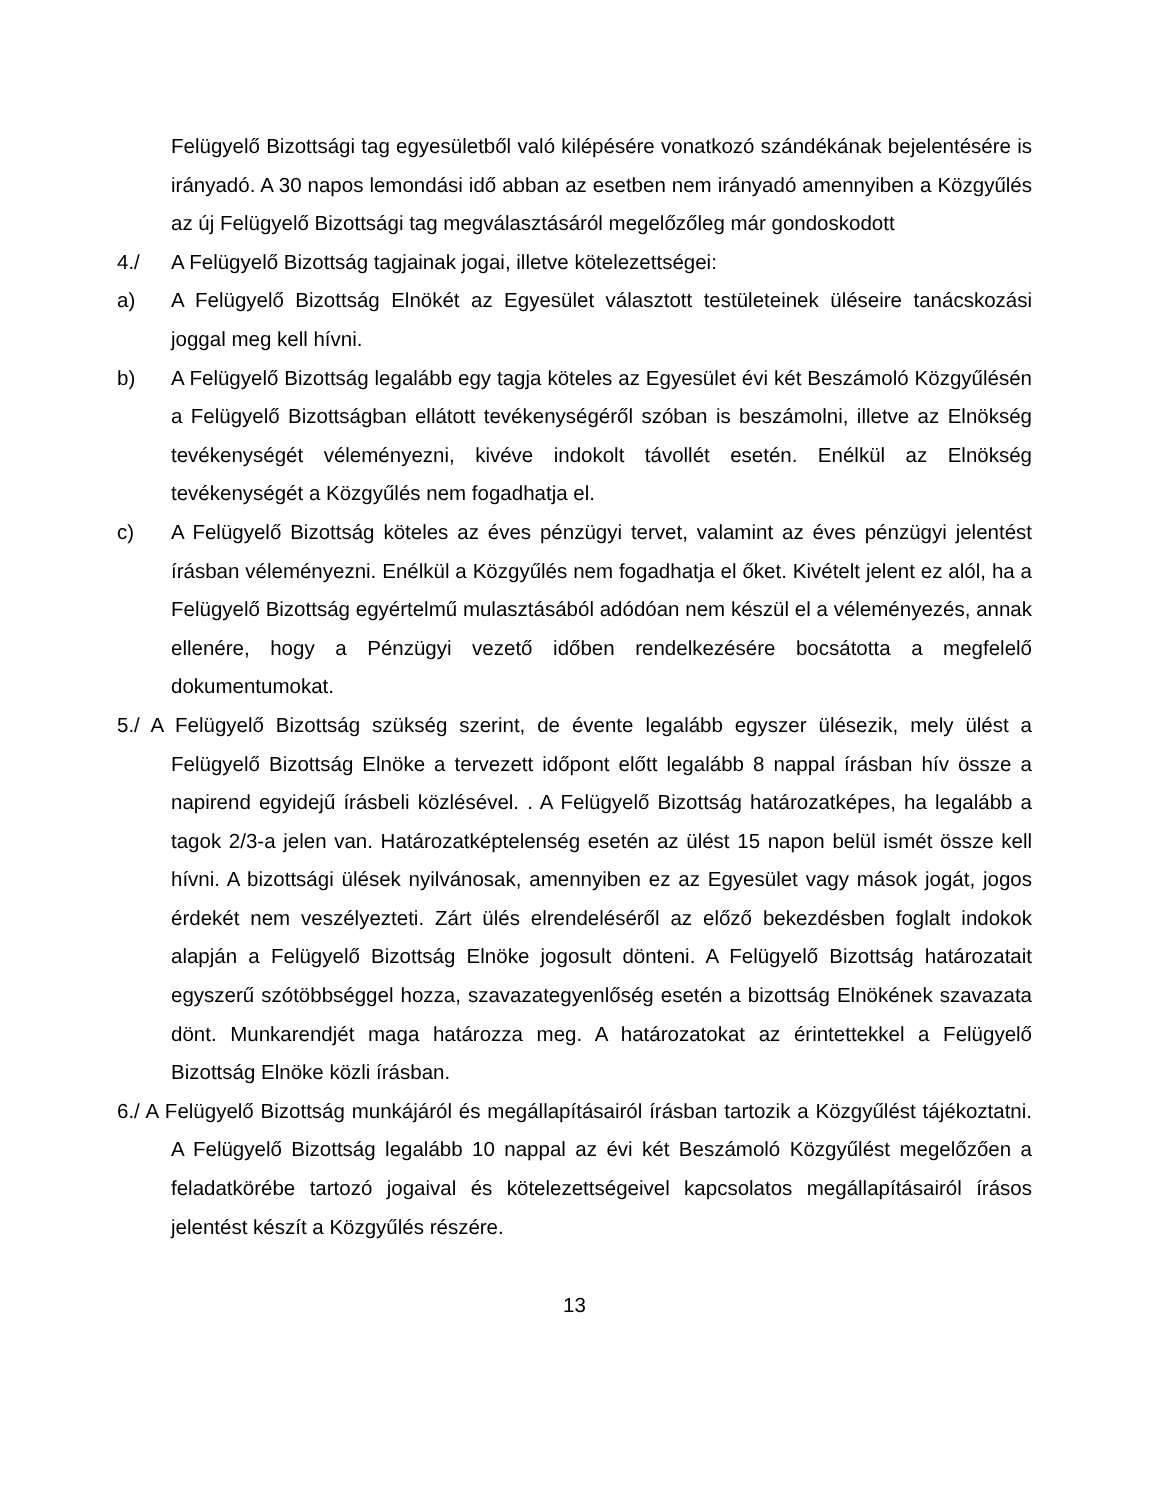Felügyelő Bizottsági tag egyesületből való kilépésére vonatkozó szándékának bejelentésére is irányadó. A 30 napos lemondási idő abban az esetben nem irányadó amennyiben a Közgyűlés az új Felügyelő Bizottsági tag megválasztásáról megelőzőleg már gondoskodott
4./ A Felügyelő Bizottság tagjainak jogai, illetve kötelezettségei:
a) A Felügyelő Bizottság Elnökét az Egyesület választott testületeinek üléseire tanácskozási joggal meg kell hívni.
b) A Felügyelő Bizottság legalább egy tagja köteles az Egyesület évi két Beszámoló Közgyűlésén a Felügyelő Bizottságban ellátott tevékenységéről szóban is beszámolni, illetve az Elnökség tevékenységét véleményezni, kivéve indokolt távollét esetén. Enélkül az Elnökség tevékenységét a Közgyűlés nem fogadhatja el.
c) A Felügyelő Bizottság köteles az éves pénzügyi tervet, valamint az éves pénzügyi jelentést írásban véleményezni. Enélkül a Közgyűlés nem fogadhatja el őket. Kivételt jelent ez alól, ha a Felügyelő Bizottság egyértelmű mulasztásából adódóan nem készül el a véleményezés, annak ellenére, hogy a Pénzügyi vezető időben rendelkezésére bocsátotta a megfelelő dokumentumokat.
5./ A Felügyelő Bizottság szükség szerint, de évente legalább egyszer ülésezik, mely ülést a Felügyelő Bizottság Elnöke a tervezett időpont előtt legalább 8 nappal írásban hív össze a napirend egyidejű írásbeli közlésével. . A Felügyelő Bizottság határozatképes, ha legalább a tagok 2/3-a jelen van. Határozatképtelenség esetén az ülést 15 napon belül ismét össze kell hívni. A bizottsági ülések nyilvánosak, amennyiben ez az Egyesület vagy mások jogát, jogos érdekét nem veszélyezteti. Zárt ülés elrendeléséről az előző bekezdésben foglalt indokok alapján a Felügyelő Bizottság Elnöke jogosult dönteni. A Felügyelő Bizottság határozatait egyszerű szótöbbséggel hozza, szavazategyenlőség esetén a bizottság Elnökének szavazata dönt. Munkarendjét maga határozza meg. A határozatokat az érintettekkel a Felügyelő Bizottság Elnöke közli írásban.
6./ A Felügyelő Bizottság munkájáról és megállapításairól írásban tartozik a Közgyűlést tájékoztatni. A Felügyelő Bizottság legalább 10 nappal az évi két Beszámoló Közgyűlést megelőzően a feladatkörébe tartozó jogaival és kötelezettségeivel kapcsolatos megállapításairól írásos jelentést készít a Közgyűlés részére.
13